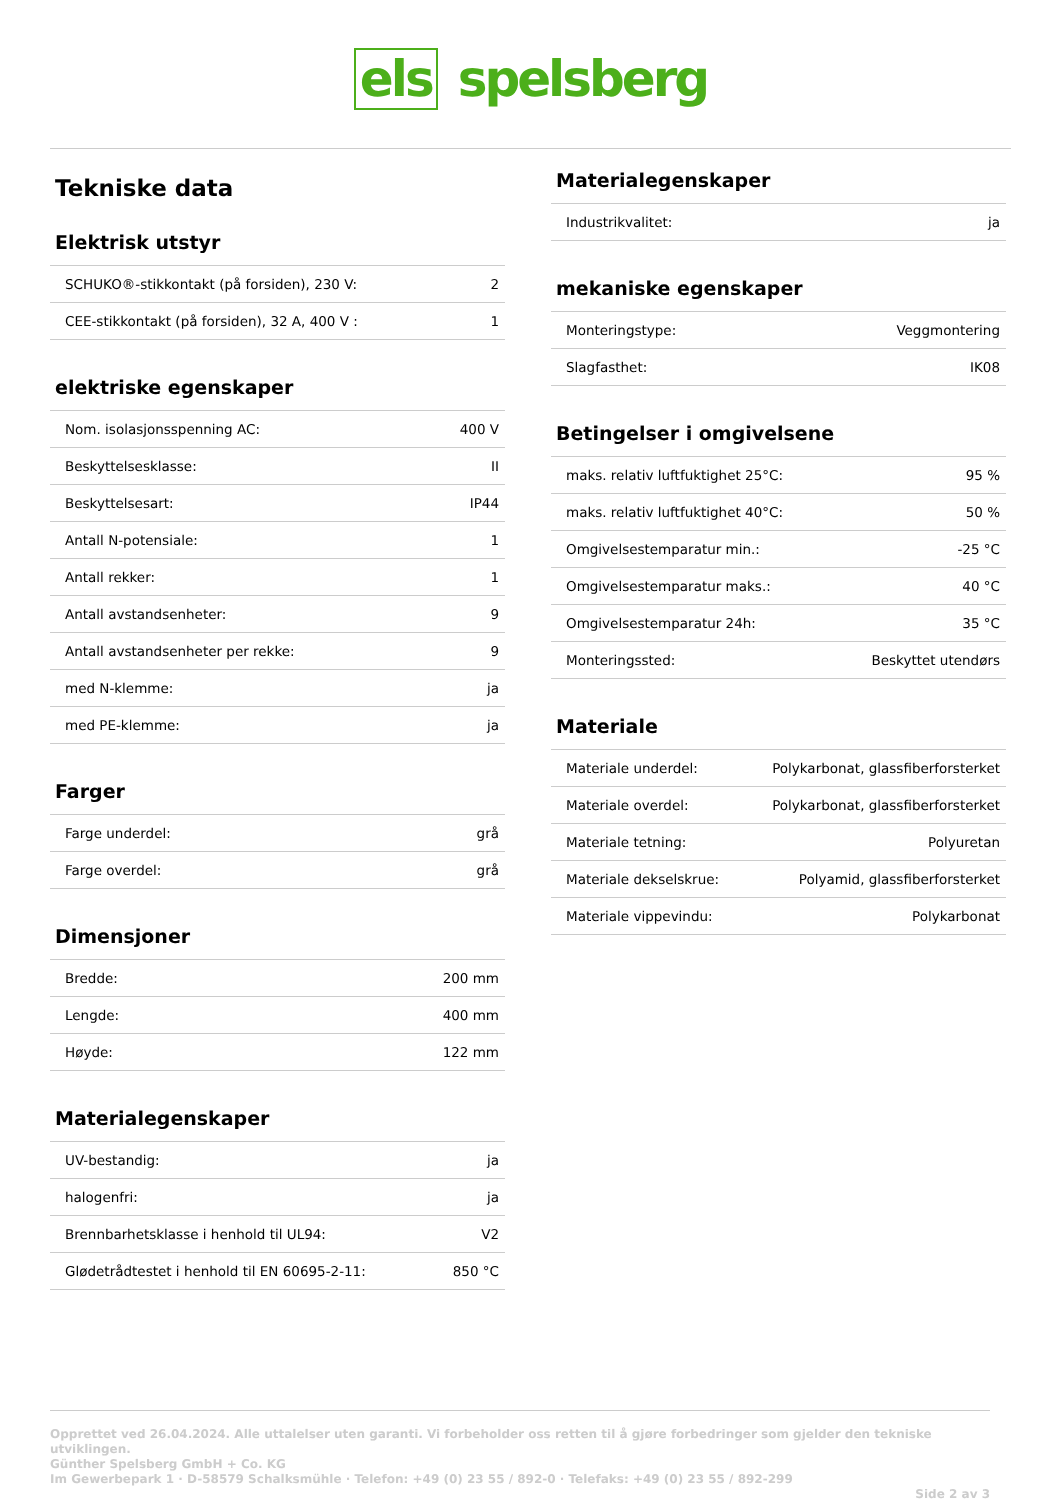els spelsberg
Tekniske data
Elektrisk utstyr
| SCHUKO®-stikkontakt (på forsiden), 230 V: | 2 |
| CEE-stikkontakt (på forsiden), 32 A, 400 V : | 1 |
elektriske egenskaper
| Nom. isolasjonsspenning AC: | 400 V |
| Beskyttelsesklasse: | II |
| Beskyttelsesart: | IP44 |
| Antall N-potensiale: | 1 |
| Antall rekker: | 1 |
| Antall avstandsenheter: | 9 |
| Antall avstandsenheter per rekke: | 9 |
| med N-klemme: | ja |
| med PE-klemme: | ja |
Farger
| Farge underdel: | grå |
| Farge overdel: | grå |
Dimensjoner
| Bredde: | 200 mm |
| Lengde: | 400 mm |
| Høyde: | 122 mm |
Materialegenskaper
| UV-bestandig: | ja |
| halogenfri: | ja |
| Brennbarhetsklasse i henhold til UL94: | V2 |
| Glødetrådtestet i henhold til EN 60695-2-11: | 850 °C |
Materialegenskaper
| Industrikvalitet: | ja |
mekaniske egenskaper
| Monteringstype: | Veggmontering |
| Slagfasthet: | IK08 |
Betingelser i omgivelsene
| maks. relativ luftfuktighet 25°C: | 95 % |
| maks. relativ luftfuktighet 40°C: | 50 % |
| Omgivelsestemparatur min.: | -25 °C |
| Omgivelsestemparatur maks.: | 40 °C |
| Omgivelsestemparatur 24h: | 35 °C |
| Monteringssted: | Beskyttet utendørs |
Materiale
| Materiale underdel: | Polykarbonat, glassfiberforsterket |
| Materiale overdel: | Polykarbonat, glassfiberforsterket |
| Materiale tetning: | Polyuretan |
| Materiale dekselskrue: | Polyamid, glassfiberforsterket |
| Materiale vippevindu: | Polykarbonat |
Opprettet ved 26.04.2024. Alle uttalelser uten garanti. Vi forbeholder oss retten til å gjøre forbedringer som gjelder den tekniske utviklingen.
Günther Spelsberg GmbH + Co. KG
Im Gewerbepark 1 · D-58579 Schalksmühle · Telefon: +49 (0) 23 55 / 892-0 · Telefaks: +49 (0) 23 55 / 892-299
Side 2 av 3